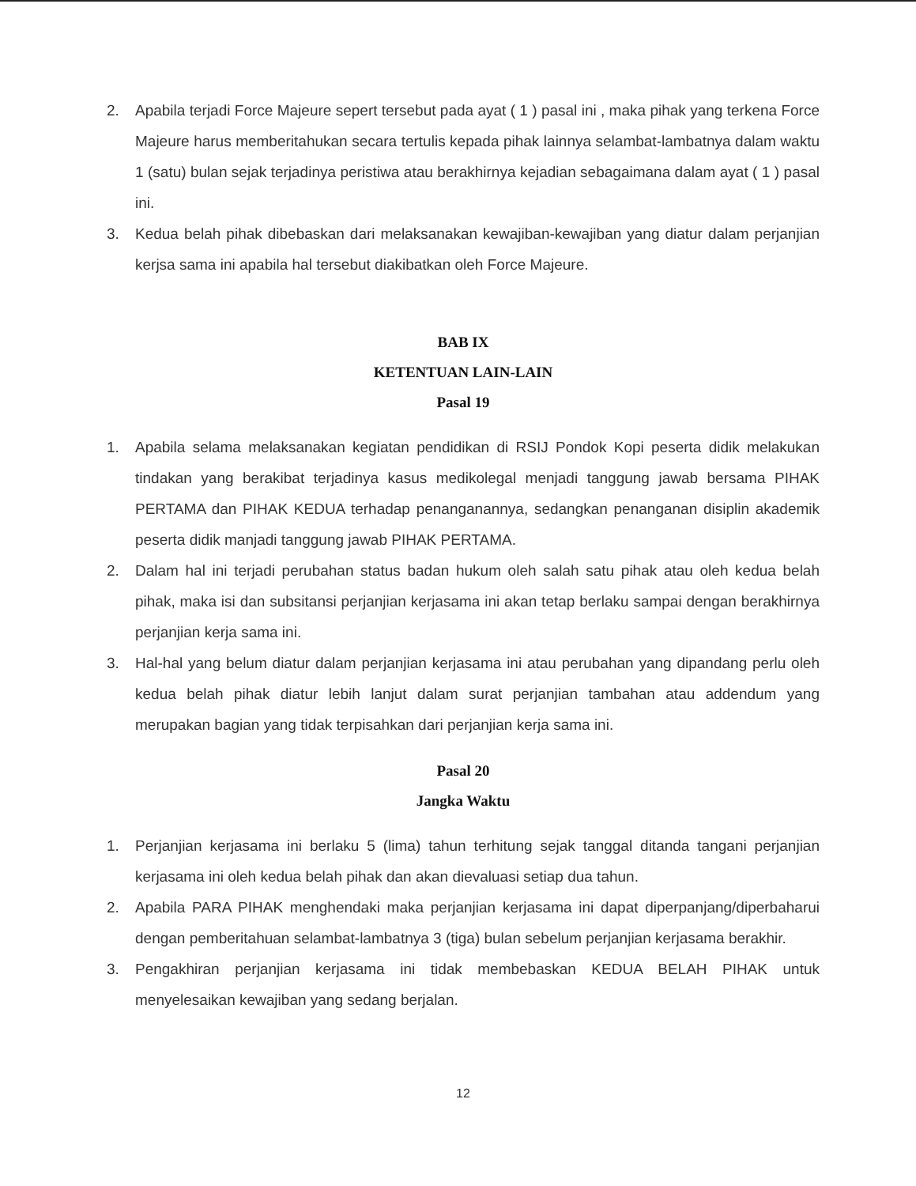2. Apabila terjadi Force Majeure sepert tersebut pada ayat ( 1 ) pasal ini , maka pihak yang terkena Force Majeure harus memberitahukan secara tertulis kepada pihak lainnya selambat-lambatnya dalam waktu 1 (satu) bulan sejak terjadinya peristiwa atau berakhirnya kejadian sebagaimana dalam ayat ( 1 ) pasal ini.
3. Kedua belah pihak dibebaskan dari melaksanakan kewajiban-kewajiban yang diatur dalam perjanjian kerjsa sama ini apabila hal tersebut diakibatkan oleh Force Majeure.
BAB IX
KETENTUAN LAIN-LAIN
Pasal 19
1. Apabila selama melaksanakan kegiatan pendidikan di RSIJ Pondok Kopi peserta didik melakukan tindakan yang berakibat terjadinya kasus medikolegal menjadi tanggung jawab bersama PIHAK PERTAMA dan PIHAK KEDUA terhadap penanganannya, sedangkan penanganan disiplin akademik peserta didik manjadi tanggung jawab PIHAK PERTAMA.
2. Dalam hal ini terjadi perubahan status badan hukum oleh salah satu pihak atau oleh kedua belah pihak, maka isi dan subsitansi perjanjian kerjasama ini akan tetap berlaku sampai dengan berakhirnya perjanjian kerja sama ini.
3. Hal-hal yang belum diatur dalam perjanjian kerjasama ini atau perubahan yang dipandang perlu oleh kedua belah pihak diatur lebih lanjut dalam surat perjanjian tambahan atau addendum yang merupakan bagian yang tidak terpisahkan dari perjanjian kerja sama ini.
Pasal 20
Jangka Waktu
1. Perjanjian kerjasama ini berlaku 5 (lima) tahun terhitung sejak tanggal ditanda tangani perjanjian kerjasama ini oleh kedua belah pihak dan akan dievaluasi setiap dua tahun.
2. Apabila PARA PIHAK menghendaki maka perjanjian kerjasama ini dapat diperpanjang/diperbaharui dengan pemberitahuan selambat-lambatnya 3 (tiga) bulan sebelum perjanjian kerjasama berakhir.
3. Pengakhiran perjanjian kerjasama ini tidak membebaskan KEDUA BELAH PIHAK untuk menyelesaikan kewajiban yang sedang berjalan.
12